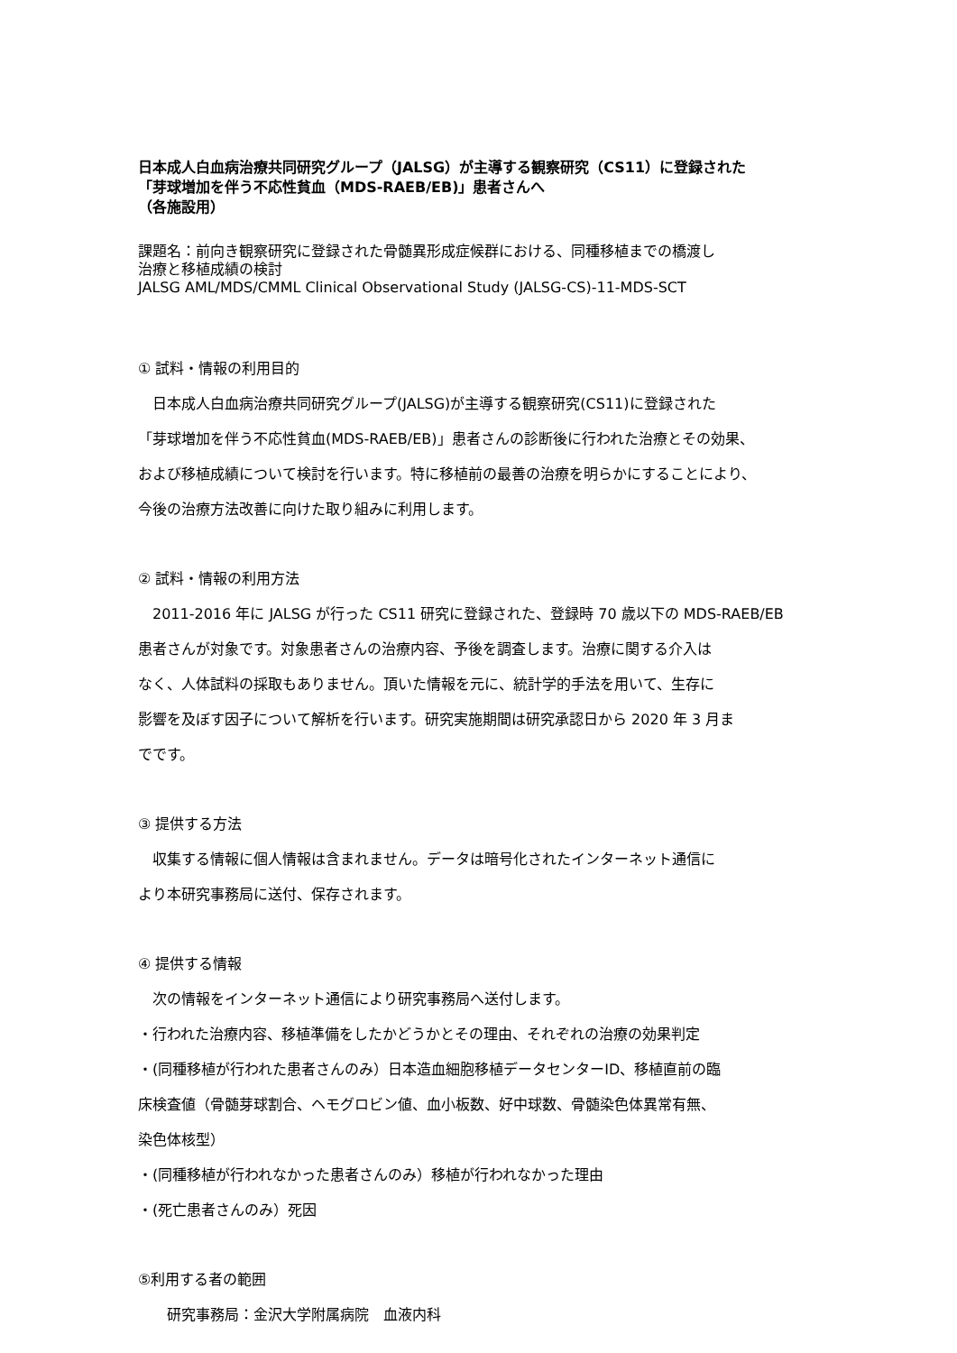日本成人白血病治療共同研究グループ（JALSG）が主導する観察研究（CS11）に登録された
「芽球増加を伴う不応性貧血（MDS-RAEB/EB)」患者さんへ
（各施設用）
課題名：前向き観察研究に登録された骨髄異形成症候群における、同種移植までの橋渡し
治療と移植成績の検討
JALSG AML/MDS/CMML Clinical Observational Study (JALSG-CS)-11-MDS-SCT
① 試料・情報の利用目的
　日本成人白血病治療共同研究グループ(JALSG)が主導する観察研究(CS11)に登録された
「芽球増加を伴う不応性貧血(MDS-RAEB/EB)」患者さんの診断後に行われた治療とその効果、
および移植成績について検討を行います。特に移植前の最善の治療を明らかにすることにより、
今後の治療方法改善に向けた取り組みに利用します。
② 試料・情報の利用方法
　2011-2016 年に JALSG が行った CS11 研究に登録された、登録時 70 歳以下の MDS-RAEB/EB
患者さんが対象です。対象患者さんの治療内容、予後を調査します。治療に関する介入は
なく、人体試料の採取もありません。頂いた情報を元に、統計学的手法を用いて、生存に
影響を及ぼす因子について解析を行います。研究実施期間は研究承認日から 2020 年 3 月ま
でです。
③ 提供する方法
　収集する情報に個人情報は含まれません。データは暗号化されたインターネット通信に
より本研究事務局に送付、保存されます。
④ 提供する情報
　次の情報をインターネット通信により研究事務局へ送付します。
・行われた治療内容、移植準備をしたかどうかとその理由、それぞれの治療の効果判定
・(同種移植が行われた患者さんのみ）日本造血細胞移植データセンターID、移植直前の臨
床検査値（骨髄芽球割合、ヘモグロビン値、血小板数、好中球数、骨髄染色体異常有無、
染色体核型）
・(同種移植が行われなかった患者さんのみ）移植が行われなかった理由
・(死亡患者さんのみ）死因
⑤利用する者の範囲
　　研究事務局：金沢大学附属病院　血液内科